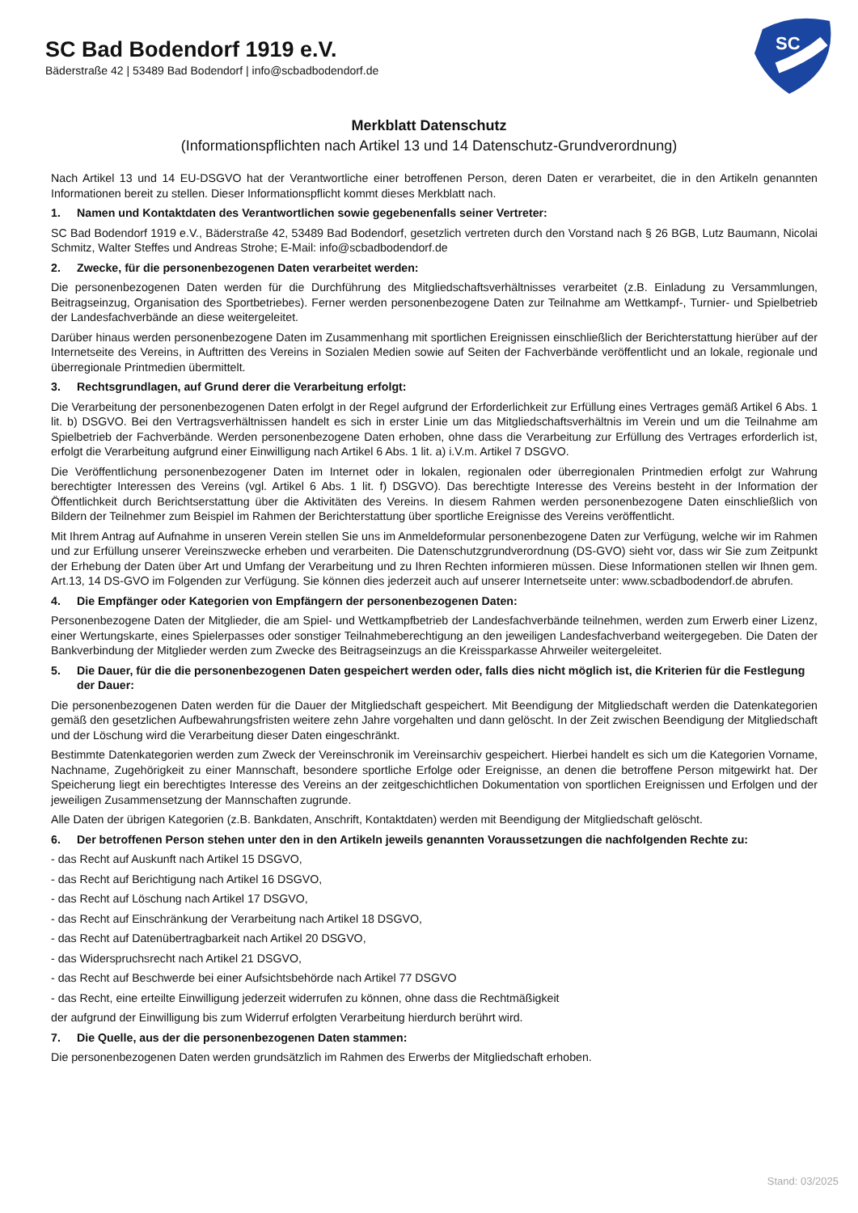SC Bad Bodendorf 1919 e.V.
Bäderstraße 42 | 53489 Bad Bodendorf | info@scbadbodendorf.de
SC
Merkblatt Datenschutz
(Informationspflichten nach Artikel 13 und 14 Datenschutz-Grundverordnung)
Nach Artikel 13 und 14 EU-DSGVO hat der Verantwortliche einer betroffenen Person, deren Daten er verarbeitet, die in den Artikeln genannten Informationen bereit zu stellen. Dieser Informationspflicht kommt dieses Merkblatt nach.
1. Namen und Kontaktdaten des Verantwortlichen sowie gegebenenfalls seiner Vertreter:
SC Bad Bodendorf 1919 e.V., Bäderstraße 42, 53489 Bad Bodendorf, gesetzlich vertreten durch den Vorstand nach § 26 BGB, Lutz Baumann, Nicolai Schmitz, Walter Steffes und Andreas Strohe; E-Mail: info@scbadbodendorf.de
2. Zwecke, für die personenbezogenen Daten verarbeitet werden:
Die personenbezogenen Daten werden für die Durchführung des Mitgliedschaftsverhältnisses verarbeitet (z.B. Einladung zu Versammlungen, Beitragseinzug, Organisation des Sportbetriebes). Ferner werden personenbezogene Daten zur Teilnahme am Wettkampf-, Turnier- und Spielbetrieb der Landesfachverbände an diese weitergeleitet.
Darüber hinaus werden personenbezogene Daten im Zusammenhang mit sportlichen Ereignissen einschließlich der Berichterstattung hierüber auf der Internetseite des Vereins, in Auftritten des Vereins in Sozialen Medien sowie auf Seiten der Fachverbände veröffentlicht und an lokale, regionale und überregionale Printmedien übermittelt.
3. Rechtsgrundlagen, auf Grund derer die Verarbeitung erfolgt:
Die Verarbeitung der personenbezogenen Daten erfolgt in der Regel aufgrund der Erforderlichkeit zur Erfüllung eines Vertrages gemäß Artikel 6 Abs. 1 lit. b) DSGVO. Bei den Vertragsverhältnissen handelt es sich in erster Linie um das Mitgliedschaftsverhältnis im Verein und um die Teilnahme am Spielbetrieb der Fachverbände. Werden personenbezogene Daten erhoben, ohne dass die Verarbeitung zur Erfüllung des Vertrages erforderlich ist, erfolgt die Verarbeitung aufgrund einer Einwilligung nach Artikel 6 Abs. 1 lit. a) i.V.m. Artikel 7 DSGVO.
Die Veröffentlichung personenbezogener Daten im Internet oder in lokalen, regionalen oder überregionalen Printmedien erfolgt zur Wahrung berechtigter Interessen des Vereins (vgl. Artikel 6 Abs. 1 lit. f) DSGVO). Das berechtigte Interesse des Vereins besteht in der Information der Öffentlichkeit durch Berichtserstattung über die Aktivitäten des Vereins. In diesem Rahmen werden personenbezogene Daten einschließlich von Bildern der Teilnehmer zum Beispiel im Rahmen der Berichterstattung über sportliche Ereignisse des Vereins veröffentlicht.
Mit Ihrem Antrag auf Aufnahme in unseren Verein stellen Sie uns im Anmeldeformular personenbezogene Daten zur Verfügung, welche wir im Rahmen und zur Erfüllung unserer Vereinszwecke erheben und verarbeiten. Die Datenschutzgrundverordnung (DS-GVO) sieht vor, dass wir Sie zum Zeitpunkt der Erhebung der Daten über Art und Umfang der Verarbeitung und zu Ihren Rechten informieren müssen. Diese Informationen stellen wir Ihnen gem. Art.13, 14 DS-GVO im Folgenden zur Verfügung. Sie können dies jederzeit auch auf unserer Internetseite unter: www.scbadbodendorf.de abrufen.
4. Die Empfänger oder Kategorien von Empfängern der personenbezogenen Daten:
Personenbezogene Daten der Mitglieder, die am Spiel- und Wettkampfbetrieb der Landesfachverbände teilnehmen, werden zum Erwerb einer Lizenz, einer Wertungskarte, eines Spielerpasses oder sonstiger Teilnahmeberechtigung an den jeweiligen Landesfachverband weitergegeben. Die Daten der Bankverbindung der Mitglieder werden zum Zwecke des Beitragseinzugs an die Kreissparkasse Ahrweiler weitergeleitet.
5. Die Dauer, für die die personenbezogenen Daten gespeichert werden oder, falls dies nicht möglich ist, die Kriterien für die Festlegung der Dauer:
Die personenbezogenen Daten werden für die Dauer der Mitgliedschaft gespeichert. Mit Beendigung der Mitgliedschaft werden die Datenkategorien gemäß den gesetzlichen Aufbewahrungsfristen weitere zehn Jahre vorgehalten und dann gelöscht. In der Zeit zwischen Beendigung der Mitgliedschaft und der Löschung wird die Verarbeitung dieser Daten eingeschränkt.
Bestimmte Datenkategorien werden zum Zweck der Vereinschronik im Vereinsarchiv gespeichert. Hierbei handelt es sich um die Kategorien Vorname, Nachname, Zugehörigkeit zu einer Mannschaft, besondere sportliche Erfolge oder Ereignisse, an denen die betroffene Person mitgewirkt hat. Der Speicherung liegt ein berechtigtes Interesse des Vereins an der zeitgeschichtlichen Dokumentation von sportlichen Ereignissen und Erfolgen und der jeweiligen Zusammensetzung der Mannschaften zugrunde.
Alle Daten der übrigen Kategorien (z.B. Bankdaten, Anschrift, Kontaktdaten) werden mit Beendigung der Mitgliedschaft gelöscht.
6. Der betroffenen Person stehen unter den in den Artikeln jeweils genannten Voraussetzungen die nachfolgenden Rechte zu:
- das Recht auf Auskunft nach Artikel 15 DSGVO,
- das Recht auf Berichtigung nach Artikel 16 DSGVO,
- das Recht auf Löschung nach Artikel 17 DSGVO,
- das Recht auf Einschränkung der Verarbeitung nach Artikel 18 DSGVO,
- das Recht auf Datenübertragbarkeit nach Artikel 20 DSGVO,
- das Widerspruchsrecht nach Artikel 21 DSGVO,
- das Recht auf Beschwerde bei einer Aufsichtsbehörde nach Artikel 77 DSGVO
- das Recht, eine erteilte Einwilligung jederzeit widerrufen zu können, ohne dass die Rechtmäßigkeit
der aufgrund der Einwilligung bis zum Widerruf erfolgten Verarbeitung hierdurch berührt wird.
7. Die Quelle, aus der die personenbezogenen Daten stammen:
Die personenbezogenen Daten werden grundsätzlich im Rahmen des Erwerbs der Mitgliedschaft erhoben.
Stand: 03/2025